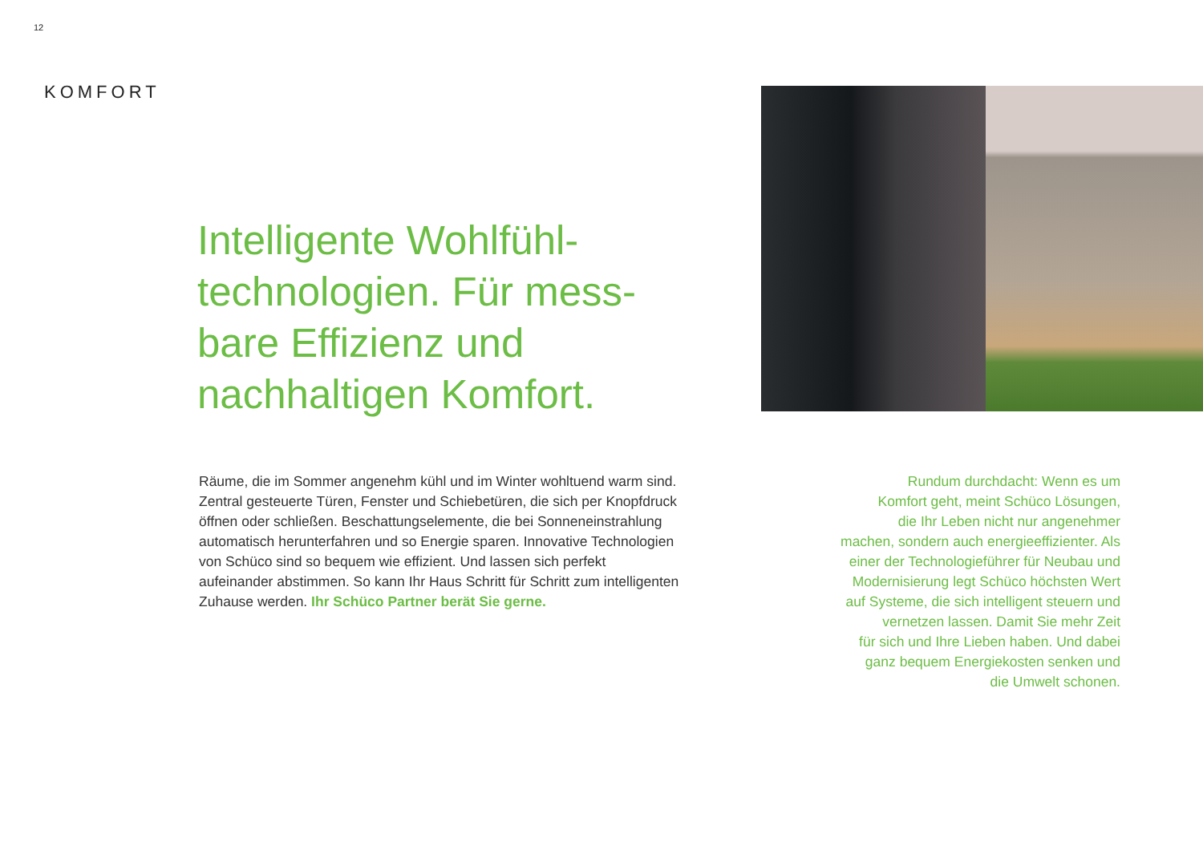12
KOMFORT
Intelligente Wohlfühl-technologien. Für mess-bare Effizienz und nachhaltigen Komfort.
Räume, die im Sommer angenehm kühl und im Winter wohltuend warm sind. Zentral gesteuerte Türen, Fenster und Schiebetüren, die sich per Knopfdruck öffnen oder schließen. Beschattungselemente, die bei Sonneneinstrahlung automatisch herunterfahren und so Energie sparen. Innovative Technologien von Schüco sind so bequem wie effizient. Und lassen sich perfekt aufeinander abstimmen. So kann Ihr Haus Schritt für Schritt zum intelligenten Zuhause werden. Ihr Schüco Partner berät Sie gerne.
Rundum durchdacht: Wenn es um
Komfort geht, meint Schüco Lösungen,
die Ihr Leben nicht nur angenehmer
machen, sondern auch energieeffizienter. Als
einer der Technologieführer für Neubau und
Modernisierung legt Schüco höchsten Wert
auf Systeme, die sich intelligent steuern und
vernetzen lassen. Damit Sie mehr Zeit
für sich und Ihre Lieben haben. Und dabei
ganz bequem Energiekosten senken und
die Umwelt schonen.